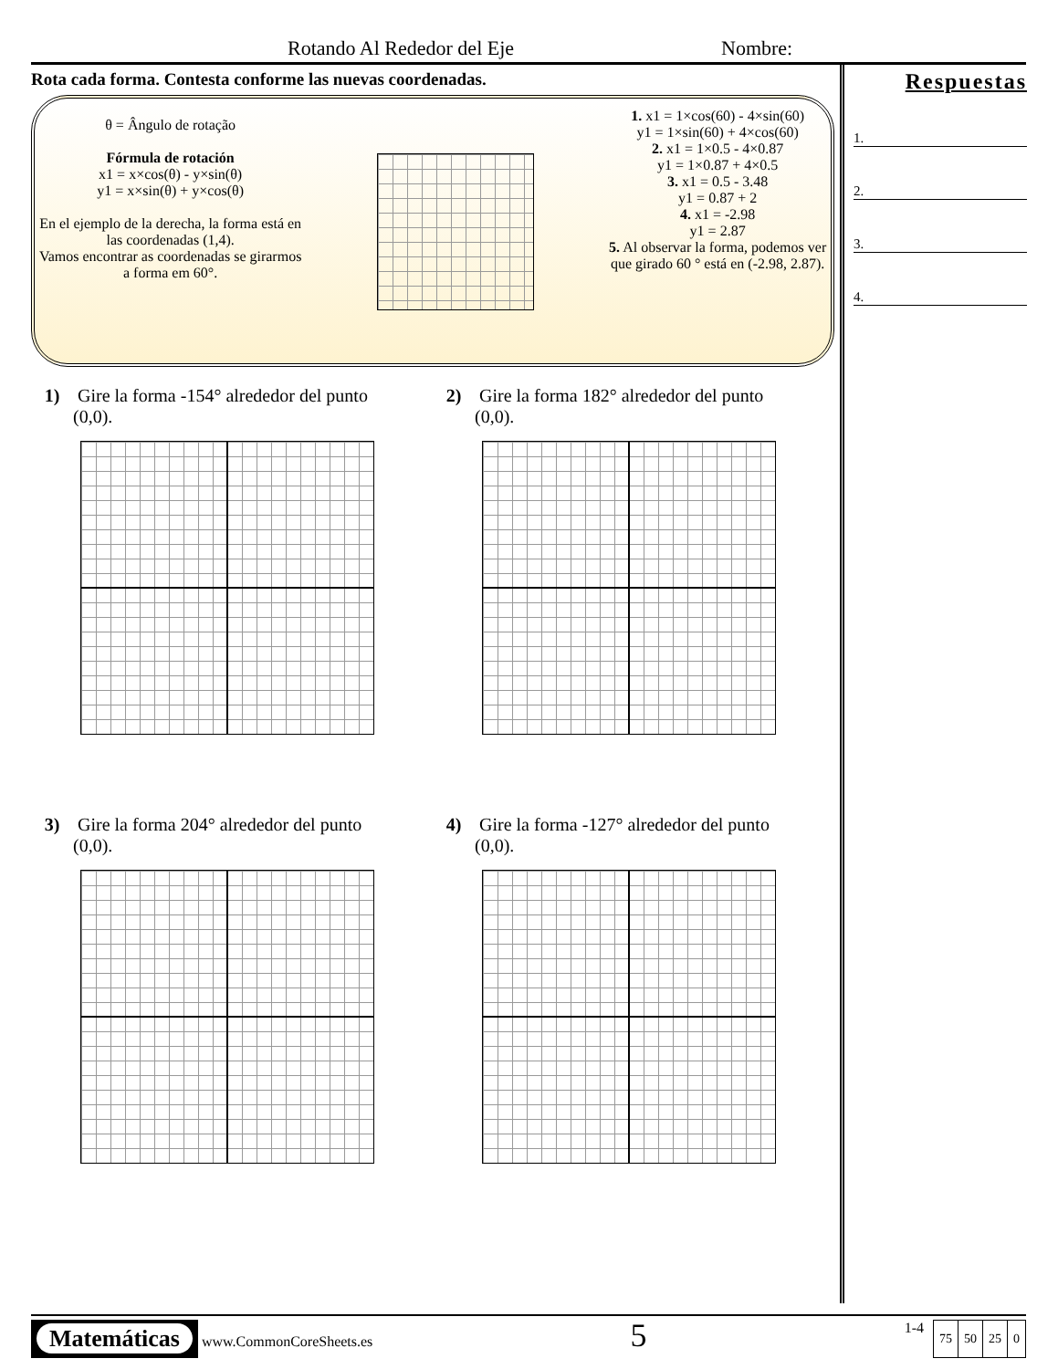Rotando Al Rededor del Eje Nombre:
Rota cada forma. Contesta conforme las nuevas coordenadas.
θ = Ângulo de rotação
Fórmula de rotación
x1 = x×cos(θ) - y×sin(θ)
y1 = x×sin(θ) + y×cos(θ)
En el ejemplo de la derecha, la forma está en las coordenadas (1,4).
Vamos encontrar as coordenadas se girarmos a forma em 60°.
1. x1 = 1×cos(60) - 4×sin(60)
y1 = 1×sin(60) + 4×cos(60)
2. x1 = 1×0.5 - 4×0.87
y1 = 1×0.87 + 4×0.5
3. x1 = 0.5 - 3.48
y1 = 0.87 + 2
4. x1 = -2.98
y1 = 2.87
5. Al observar la forma, podemos ver que girado 60 ° está en (-2.98, 2.87).
1) Gire la forma -154° alrededor del punto
(0,0).
2) Gire la forma 182° alrededor del punto
(0,0).
3) Gire la forma 204° alrededor del punto
(0,0).
4) Gire la forma -127° alrededor del punto
(0,0).
Respuestas
1.
2.
3.
4.
Matemáticas www.CommonCoreSheets.es
5
1-4
| 75 | 50 | 25 | 0 |